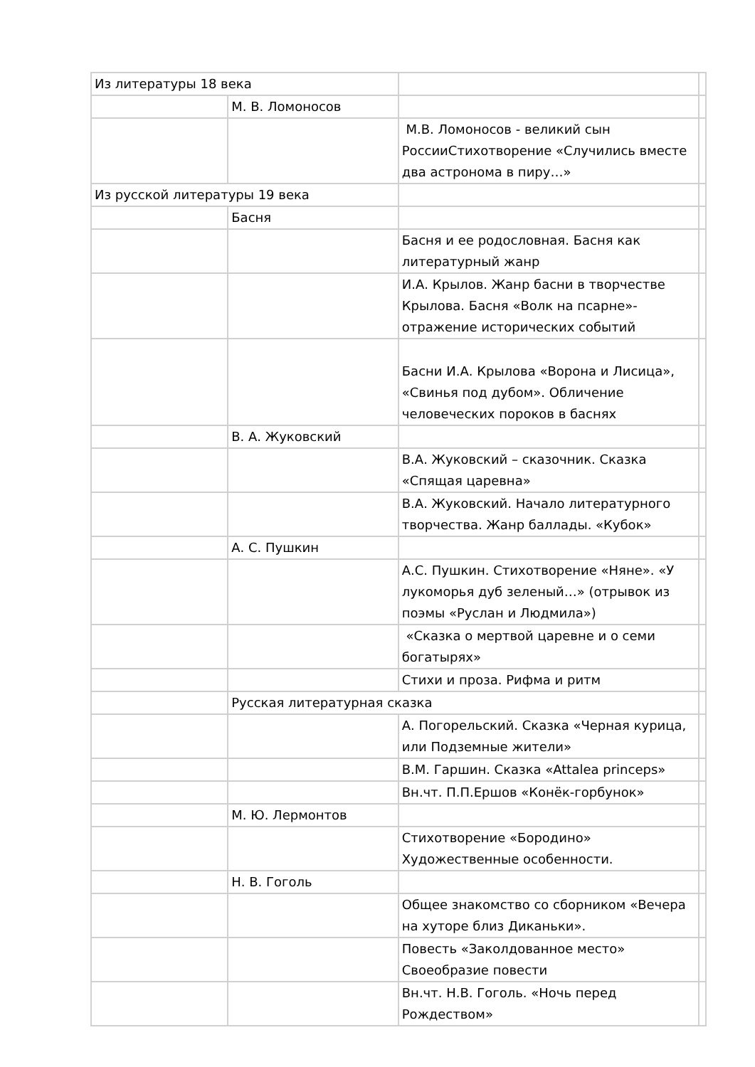| Из литературы 18 века | | | |
| | М. В. Ломоносов | | |
| | | М.В. Ломоносов - великий сын РоссииСтихотворение «Случились вместе два астронома в пиру…» | |
| Из русской литературы 19 века | | | |
| | Басня | | |
| | | Басня и ее родословная. Басня как литературный жанр | |
| | | И.А. Крылов. Жанр басни в творчестве Крылова. Басня «Волк на псарне»- отражение исторических событий | |
| | | Басни И.А. Крылова «Ворона и Лисица», «Свинья под дубом». Обличение человеческих пороков в баснях | |
| | В. А. Жуковский | | |
| | | В.А. Жуковский – сказочник. Сказка «Спящая царевна» | |
| | | В.А. Жуковский. Начало литературного творчества. Жанр баллады. «Кубок» | |
| | А. С. Пушкин | | |
| | | А.С. Пушкин. Стихотворение «Няне». «У лукоморья дуб зеленый…» (отрывок из поэмы «Руслан и Людмила») | |
| | | «Сказка о мертвой царевне и о семи богатырях» | |
| | | Стихи и проза. Рифма и ритм | |
| | Русская литературная сказка | | |
| | | А. Погорельский. Сказка «Черная курица, или Подземные жители» | |
| | | В.М. Гаршин. Сказка «Attalea princeps» | |
| | | Вн.чт. П.П.Ершов «Конёк-горбунок» | |
| | М. Ю. Лермонтов | | |
| | | Стихотворение «Бородино» Художественные особенности. | |
| | Н. В. Гоголь | | |
| | | Общее знакомство со сборником «Вечера на хуторе близ Диканьки». | |
| | | Повесть «Заколдованное место» Своеобразие повести | |
| | | Вн.чт. Н.В. Гоголь. «Ночь перед Рождеством» | |